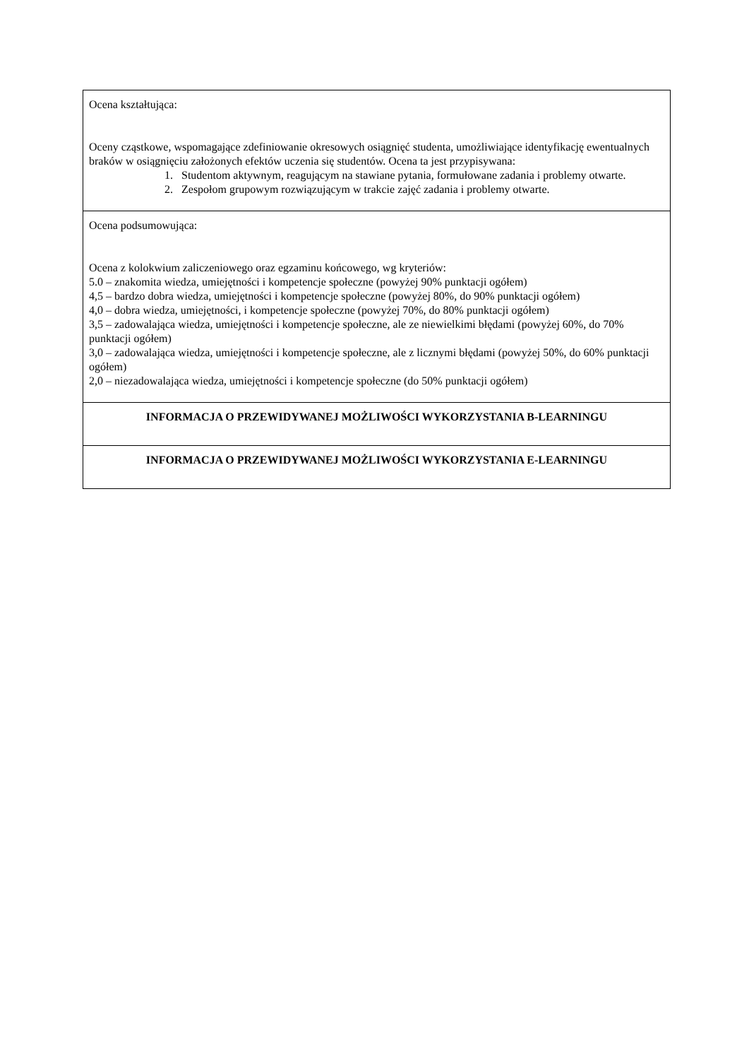| Ocena kształtująca: Oceny cząstkowe, wspomagające zdefiniowanie okresowych osiągnięć studenta, umożliwiające identyfikację ewentualnych braków w osiągnięciu założonych efektów uczenia się studentów. Ocena ta jest przypisywana: 1. Studentom aktywnym, reagującym na stawiane pytania, formułowane zadania i problemy otwarte. 2. Zespołom grupowym rozwiązującym w trakcie zajęć zadania i problemy otwarte. |
| Ocena podsumowująca: Ocena z kolokwium zaliczeniowego oraz egzaminu końcowego, wg kryteriów: 5.0 – znakomita wiedza, umiejętności i kompetencje społeczne (powyżej 90% punktacji ogółem) 4,5 – bardzo dobra wiedza, umiejętności i kompetencje społeczne (powyżej 80%, do 90% punktacji ogółem) 4,0 – dobra wiedza, umiejętności, i kompetencje społeczne (powyżej 70%, do 80% punktacji ogółem) 3,5 – zadowalająca wiedza, umiejętności i kompetencje społeczne, ale ze niewielkimi błędami (powyżej 60%, do 70% punktacji ogółem) 3,0 – zadowalająca wiedza, umiejętności i kompetencje społeczne, ale z licznymi błędami (powyżej 50%, do 60% punktacji ogółem) 2,0 – niezadowalająca wiedza, umiejętności i kompetencje społeczne (do 50% punktacji ogółem) |
| INFORMACJA O PRZEWIDYWANEJ MOŻLIWOŚCI WYKORZYSTANIA B-LEARNINGU |
| INFORMACJA O PRZEWIDYWANEJ MOŻLIWOŚCI WYKORZYSTANIA E-LEARNINGU |